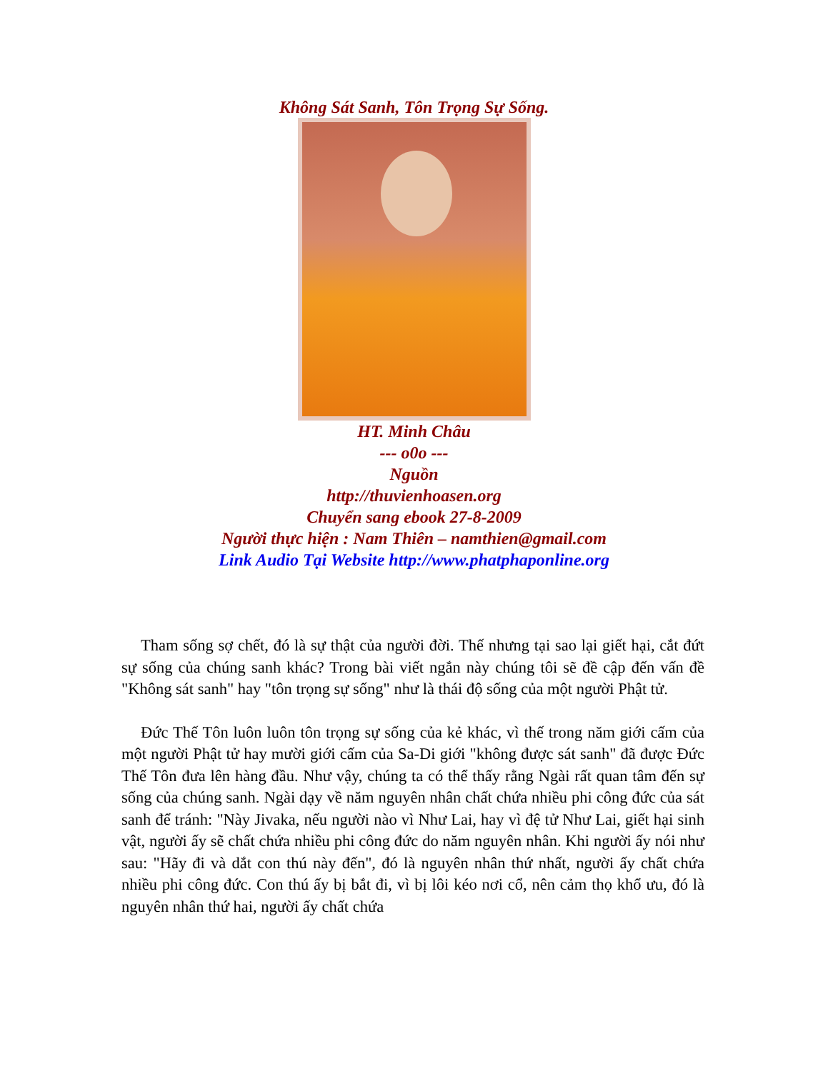Không Sát Sanh, Tôn Trọng Sự Sống.
HT. Minh Châu
--- o0o ---
Nguồn
http://thuvienhoasen.org
Chuyển sang ebook 27-8-2009
Người thực hiện : Nam Thiên – namthien@gmail.com
Link Audio Tại Website http://www.phatphaponline.org
Tham sống sợ chết, đó là sự thật của người đời. Thế nhưng tại sao lại giết hại, cắt đứt sự sống của chúng sanh khác? Trong bài viết ngắn này chúng tôi sẽ đề cập đến vấn đề "Không sát sanh" hay "tôn trọng sự sống" như là thái độ sống của một người Phật tử.
Đức Thế Tôn luôn luôn tôn trọng sự sống của kẻ khác, vì thế trong năm giới cấm của một người Phật tử hay mười giới cấm của Sa-Di giới "không được sát sanh" đã được Đức Thế Tôn đưa lên hàng đầu. Như vậy, chúng ta có thể thấy rằng Ngài rất quan tâm đến sự sống của chúng sanh. Ngài dạy về năm nguyên nhân chất chứa nhiều phi công đức của sát sanh để tránh: "Này Jivaka, nếu người nào vì Như Lai, hay vì đệ tử Như Lai, giết hại sinh vật, người ấy sẽ chất chứa nhiều phi công đức do năm nguyên nhân. Khi người ấy nói như sau: "Hãy đi và dắt con thú này đến", đó là nguyên nhân thứ nhất, người ấy chất chứa nhiều phi công đức. Con thú ấy bị bắt đi, vì bị lôi kéo nơi cổ, nên cảm thọ khổ ưu, đó là nguyên nhân thứ hai, người ấy chất chứa